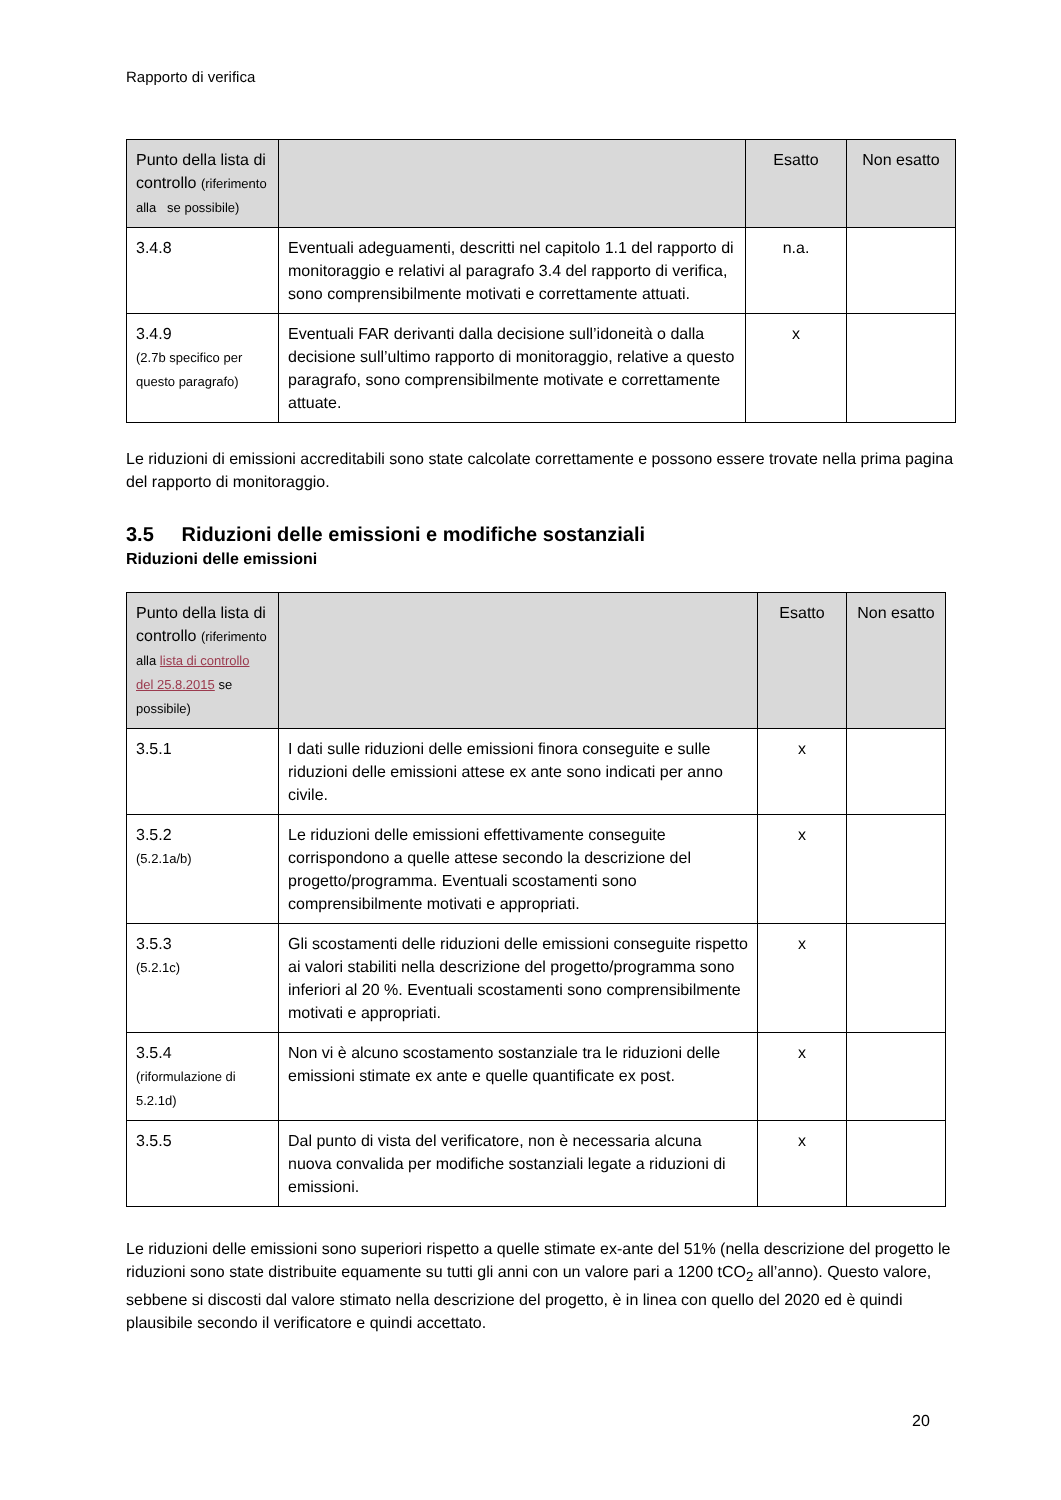Rapporto di verifica
| Punto della lista di controllo (riferimento alla se possibile) | | Esatto | Non esatto |
| --- | --- | --- | --- |
| 3.4.8 | Eventuali adeguamenti, descritti nel capitolo 1.1 del rapporto di monitoraggio e relativi al paragrafo 3.4 del rapporto di verifica, sono comprensibilmente motivati e correttamente attuati. | n.a. | |
| 3.4.9 (2.7b specifico per questo paragrafo) | Eventuali FAR derivanti dalla decisione sull’idoneità o dalla decisione sull’ultimo rapporto di monitoraggio, relative a questo paragrafo, sono comprensibilmente motivate e correttamente attuate. | x | |
Le riduzioni di emissioni accreditabili sono state calcolate correttamente e possono essere trovate nella prima pagina del rapporto di monitoraggio.
3.5 Riduzioni delle emissioni e modifiche sostanziali
Riduzioni delle emissioni
| Punto della lista di controllo (riferimento alla lista di controllo del 25.8.2015 se possibile) | | Esatto | Non esatto |
| --- | --- | --- | --- |
| 3.5.1 | I dati sulle riduzioni delle emissioni finora conseguite e sulle riduzioni delle emissioni attese ex ante sono indicati per anno civile. | x | |
| 3.5.2 (5.2.1a/b) | Le riduzioni delle emissioni effettivamente conseguite corrispondono a quelle attese secondo la descrizione del progetto/programma. Eventuali scostamenti sono comprensibilmente motivati e appropriati. | x | |
| 3.5.3 (5.2.1c) | Gli scostamenti delle riduzioni delle emissioni conseguite rispetto ai valori stabiliti nella descrizione del progetto/programma sono inferiori al 20 %. Eventuali scostamenti sono comprensibilmente motivati e appropriati. | x | |
| 3.5.4 (riformulazione di 5.2.1d) | Non vi è alcuno scostamento sostanziale tra le riduzioni delle emissioni stimate ex ante e quelle quantificate ex post. | x | |
| 3.5.5 | Dal punto di vista del verificatore, non è necessaria alcuna nuova convalida per modifiche sostanziali legate a riduzioni di emissioni. | x | |
Le riduzioni delle emissioni sono superiori rispetto a quelle stimate ex-ante del 51% (nella descrizione del progetto le riduzioni sono state distribuite equamente su tutti gli anni con un valore pari a 1200 tCO<sub>2</sub> all’anno). Questo valore, sebbene si discosti dal valore stimato nella descrizione del progetto, è in linea con quello del 2020 ed è quindi plausibile secondo il verificatore e quindi accettato.
20